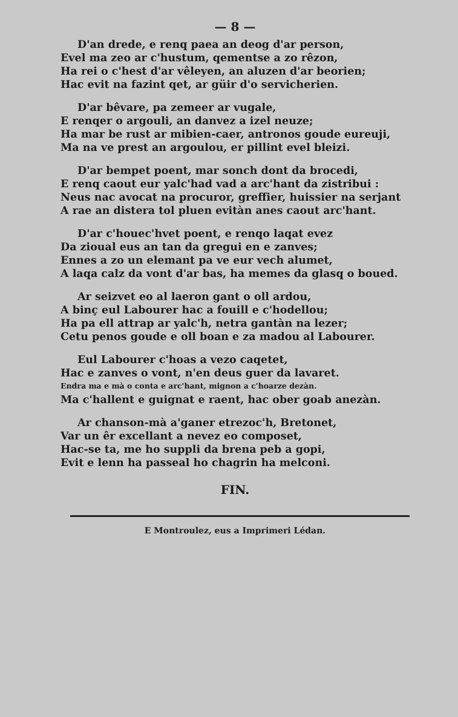— 8 —
D'an drede, e renq paea an deog d'ar person,
Evel ma zeo ar c'hustum, qementse a zo rêzon,
Ha rei o c'hest d'ar vêleyen, an aluzen d'ar beorien;
Hac evit na fazint qet, ar güir d'o servicherien.
D'ar bêvare, pa zemeer ar vugale,
E renqer o argouli, an danvez a izel neuze;
Ha mar be rust ar mibien-caer, antronos goude eureuji,
Ma na ve prest an argoulou, er pillint evel bleizi.
D'ar bempet poent, mar sonch dont da brocedi,
E renq caout eur yalc'had vad a arc'hant da zistribui :
Neus nac avocat na procuror, greffier, huissier na serjant
A rae an distera tol pluen evitàn anes caout arc'hant.
D'ar c'houec'hvet poent, e renqo laqat evez
Da zioual eus an tan da gregui en e zanves;
Ennes a zo un elemant pa ve eur vech alumet,
A laqa calz da vont d'ar bas, ha memes da glasq o boued.
Ar seizvet eo al laeron gant o oll ardou,
A binç eul Labourer hac a fouill e c'hodellou;
Ha pa ell attrap ar yalc'h, netra gantàn na lezer;
Cetu penos goude e oll boan e za madou al Labourer.
Eul Labourer c'hoas a vezo caqetet,
Hac e zanves o vont, n'en deus guer da lavaret.
Endra ma e mà o conta e arc'hant, mignon a c'hoarze dezàn.
Ma c'hallent e guignat e raent, hac ober goab anezàn.
Ar chanson-mà a'ganer etrezoc'h, Bretonet,
Var un êr excellant a nevez eo composet,
Hac-se ta, me ho suppli da brena peb a gopi,
Evit e lenn ha passeal ho chagrin ha melconi.
FIN.
E Montroulez, eus a Imprimeri Lédan.